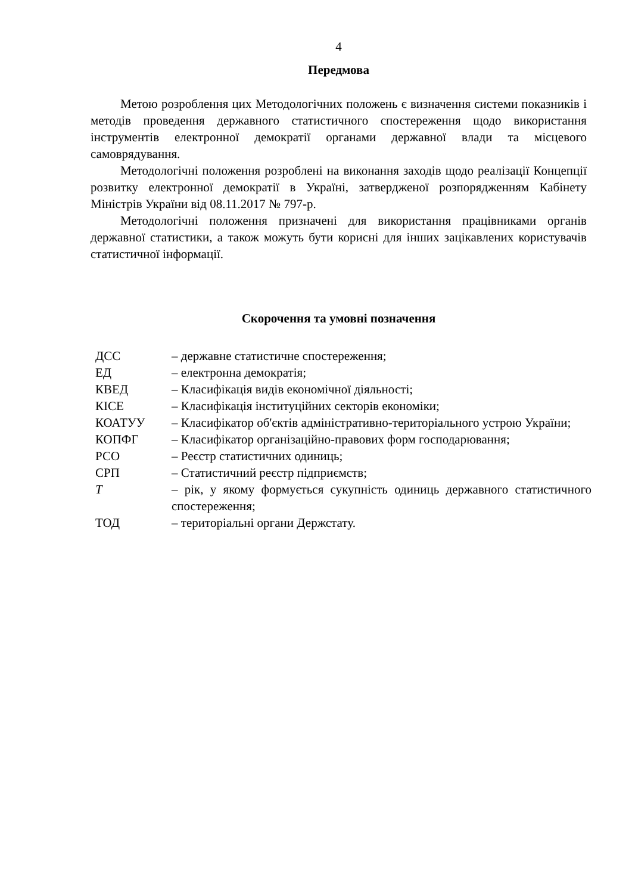4
Передмова
Метою розроблення цих Методологічних положень є визначення системи показників і методів проведення державного статистичного спостереження щодо використання інструментів електронної демократії органами державної влади та місцевого самоврядування.
Методологічні положення розроблені на виконання заходів щодо реалізації Концепції розвитку електронної демократії в Україні, затвердженої розпорядженням Кабінету Міністрів України від 08.11.2017 № 797-р.
Методологічні положення призначені для використання працівниками органів державної статистики, а також можуть бути корисні для інших зацікавлених користувачів статистичної інформації.
Скорочення та умовні позначення
| ДСС | – державне статистичне спостереження; |
| ЕД | – електронна демократія; |
| КВЕД | – Класифікація видів економічної діяльності; |
| КІСЕ | – Класифікація інституційних секторів економіки; |
| КОАТУУ | – Класифікатор об'єктів адміністративно-територіального устрою України; |
| КОПФГ | – Класифікатор організаційно-правових форм господарювання; |
| РСО | – Реєстр статистичних одиниць; |
| СРП | – Статистичний реєстр підприємств; |
| T | – рік, у якому формується сукупність одиниць державного статистичного спостереження; |
| ТОД | – територіальні органи Держстату. |